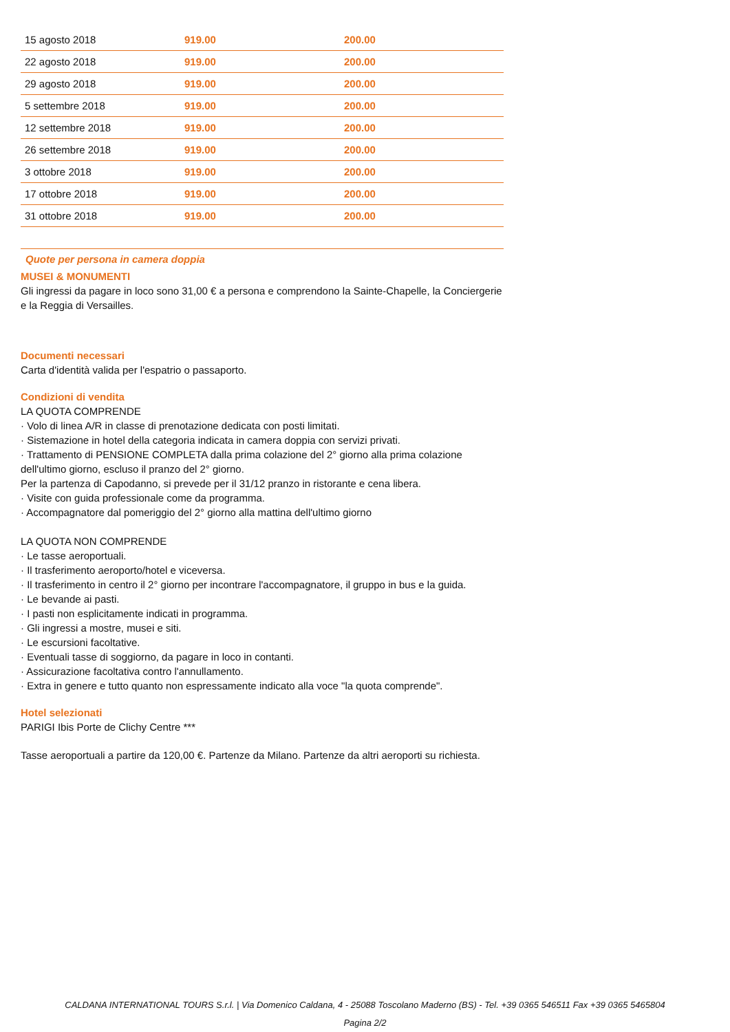| 15 agosto 2018 | 919.00 | 200.00 |
| 22 agosto 2018 | 919.00 | 200.00 |
| 29 agosto 2018 | 919.00 | 200.00 |
| 5 settembre 2018 | 919.00 | 200.00 |
| 12 settembre 2018 | 919.00 | 200.00 |
| 26 settembre 2018 | 919.00 | 200.00 |
| 3 ottobre 2018 | 919.00 | 200.00 |
| 17 ottobre 2018 | 919.00 | 200.00 |
| 31 ottobre 2018 | 919.00 | 200.00 |
Quote per persona in camera doppia
MUSEI & MONUMENTI
Gli ingressi da pagare in loco sono 31,00 € a persona e comprendono la Sainte-Chapelle, la Conciergerie e la Reggia di Versailles.
Documenti necessari
Carta d'identità valida per l'espatrio o passaporto.
Condizioni di vendita
LA QUOTA COMPRENDE
· Volo di linea A/R in classe di prenotazione dedicata con posti limitati.
· Sistemazione in hotel della categoria indicata in camera doppia con servizi privati.
· Trattamento di PENSIONE COMPLETA dalla prima colazione del 2° giorno alla prima colazione dell'ultimo giorno, escluso il pranzo del 2° giorno.
Per la partenza di Capodanno, si prevede per il 31/12 pranzo in ristorante e cena libera.
· Visite con guida professionale come da programma.
· Accompagnatore dal pomeriggio del 2° giorno alla mattina dell'ultimo giorno
LA QUOTA NON COMPRENDE
· Le tasse aeroportuali.
· Il trasferimento aeroporto/hotel e viceversa.
· Il trasferimento in centro il 2° giorno per incontrare l'accompagnatore, il gruppo in bus e la guida.
· Le bevande ai pasti.
· I pasti non esplicitamente indicati in programma.
· Gli ingressi a mostre, musei e siti.
· Le escursioni facoltative.
· Eventuali tasse di soggiorno, da pagare in loco in contanti.
· Assicurazione facoltativa contro l'annullamento.
· Extra in genere e tutto quanto non espressamente indicato alla voce "la quota comprende".
Hotel selezionati
PARIGI Ibis Porte de Clichy Centre ***
Tasse aeroportuali a partire da 120,00 €. Partenze da Milano. Partenze da altri aeroporti su richiesta.
CALDANA INTERNATIONAL TOURS S.r.l. | Via Domenico Caldana, 4 - 25088 Toscolano Maderno (BS) - Tel. +39 0365 546511 Fax +39 0365 5465804
Pagina 2/2